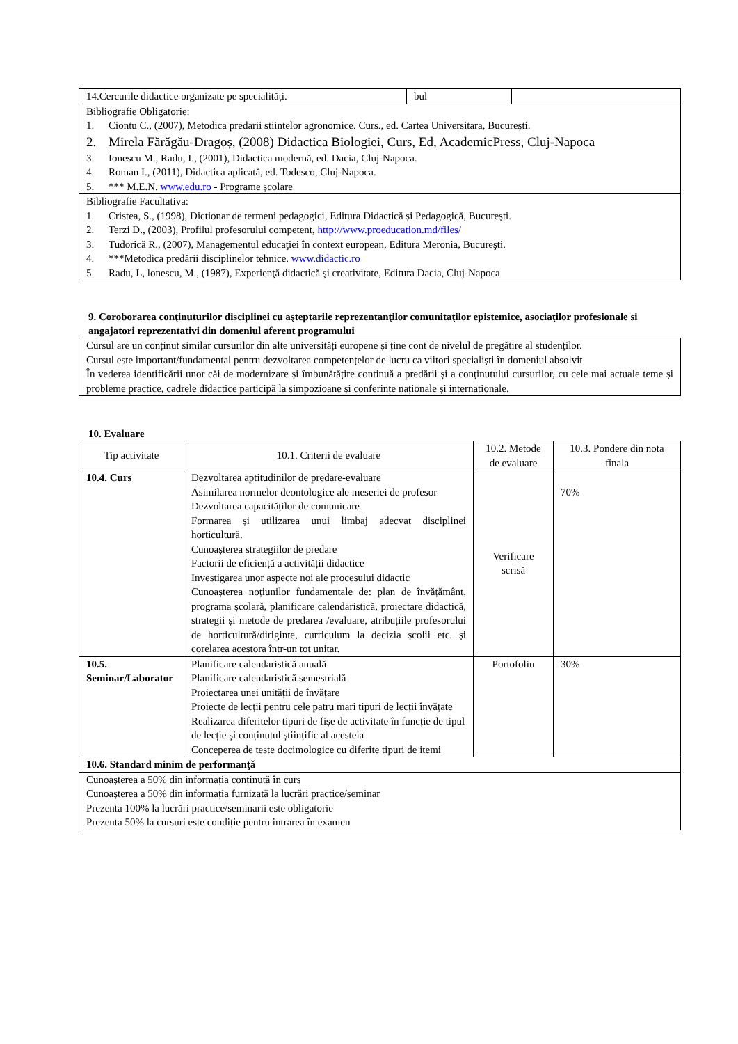| 14.Cercurile didactice organizate pe specialități. | bul | |
| Bibliografie Obligatorie: 1. Ciontu C., (2007), Metodica predarii stiintelor agronomice. Curs., ed. Cartea Universitara, București. 2. Mirela Fărăgău-Dragoș, (2008) Didactica Biologiei, Curs, Ed, AcademicPress, Cluj-Napoca 3. Ionescu M., Radu, I., (2001), Didactica modernă, ed. Dacia, Cluj-Napoca. 4. Roman I., (2011), Didactica aplicată, ed. Todesco, Cluj-Napoca. 5. *** M.E.N. www.edu.ro - Programe școlare | | |
| Bibliografie Facultativa: 1. Cristea, S., (1998), Dictionar de termeni pedagogici, Editura Didactică și Pedagogică, București. 2. Terzi D., (2003), Profilul profesorului competent, http://www.proeducation.md/files/ 3. Tudorică R., (2007), Managementul educaţiei în context european, Editura Meronia, Bucureşti. 4. ***Metodica predării disciplinelor tehnice. www.didactic.ro 5. Radu, L, lonescu, M., (1987), Experienţă didactică şi creativitate, Editura Dacia, Cluj-Napoca | | |
9. Coroborarea conţinuturilor disciplinei cu aşteptarile reprezentanţilor comunitaţilor epistemice, asociaţilor profesionale si angajatori reprezentativi din domeniul aferent programului
| Cursul are un conținut similar cursurilor din alte universități europene și ține cont de nivelul de pregătire al studenților. Cursul este important/fundamental pentru dezvoltarea competențelor de lucru ca viitori specialiști în domeniul absolvit În vederea identificării unor căi de modernizare și îmbunătățire continuă a predării și a conținutului cursurilor, cu cele mai actuale teme și probleme practice, cadrele didactice participă la simpozioane și conferințe naționale și internationale. |
10. Evaluare
| Tip activitate | 10.1. Criterii de evaluare | 10.2. Metode de evaluare | 10.3. Pondere din nota finala |
| --- | --- | --- | --- |
| 10.4. Curs | Dezvoltarea aptitudinilor de predare-evaluare Asimilarea normelor deontologice ale meseriei de profesor Dezvoltarea capacităților de comunicare Formarea și utilizarea unui limbaj adecvat disciplinei horticultură. Cunoașterea strategiilor de predare Factorii de eficiență a activității didactice Investigarea unor aspecte noi ale procesului didactic Cunoașterea noțiunilor fundamentale de: plan de învățământ, programa școlară, planificare calendaristică, proiectare didactică, strategii și metode de predarea /evaluare, atribuțiile profesorului de horticultură/diriginte, curriculum la decizia școlii etc. și corelarea acestora într-un tot unitar. | Verificare scrisă | 70% |
| 10.5. Seminar/Laborator | Planificare calendaristică anuală Planificare calendaristică semestrială Proiectarea unei unității de învățare Proiecte de lecții pentru cele patru mari tipuri de lecții învățate Realizarea diferitelor tipuri de fișe de activitate în funcție de tipul de lecție și conținutul științific al acesteia Conceperea de teste docimologice cu diferite tipuri de itemi | Portofoliu | 30% |
| 10.6. Standard minim de performanţă | | | |
| Cunoașterea a 50% din informația conținută în curs Cunoașterea a 50% din informația furnizată la lucrări practice/seminar Prezenta 100% la lucrări practice/seminarii este obligatorie Prezenta 50% la cursuri este condiție pentru intrarea în examen | | | |